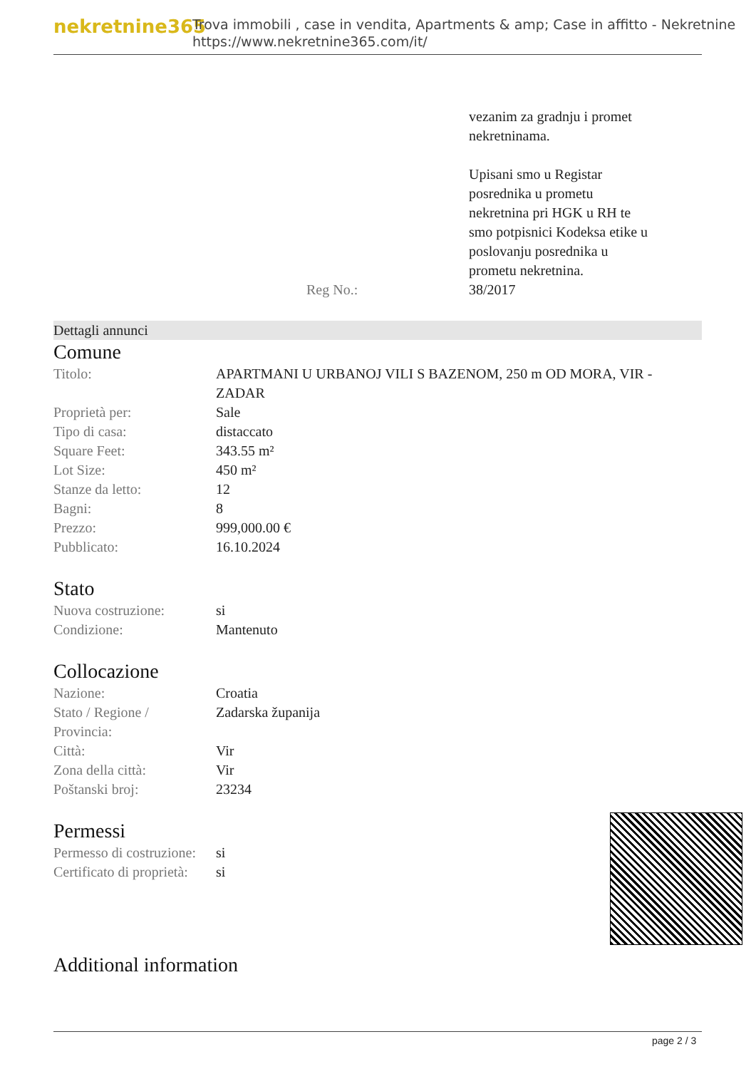nekretnine365
Trova immobili , case in vendita, Apartments & amp; Case in affitto - Nekretnine
https://www.nekretnine365.com/it/
| | vezanim za gradnju i promet nekretninama. Upisani smo u Registar posrednika u prometu nekretnina pri HGK u RH te smo potpisnici Kodeksa etike u poslovanju posrednika u prometu nekretnina. |
| Reg No.: | 38/2017 |
Dettagli annunci
Comune
| Titolo: | APARTMANI U URBANOJ VILI S BAZENOM, 250 m OD MORA, VIR - ZADAR |
| Proprietà per: | Sale |
| Tipo di casa: | distaccato |
| Square Feet: | 343.55 m² |
| Lot Size: | 450 m² |
| Stanze da letto: | 12 |
| Bagni: | 8 |
| Prezzo: | 999,000.00 € |
| Pubblicato: | 16.10.2024 |
Stato
| Nuova costruzione: | si |
| Condizione: | Mantenuto |
Collocazione
| Nazione: | Croatia |
| Stato / Regione / Provincia: | Zadarska županija |
| Città: | Vir |
| Zona della città: | Vir |
| Poštanski broj: | 23234 |
Permessi
| Permesso di costruzione: | si |
| Certificato di proprietà: | si |
Additional information
page 2 / 3